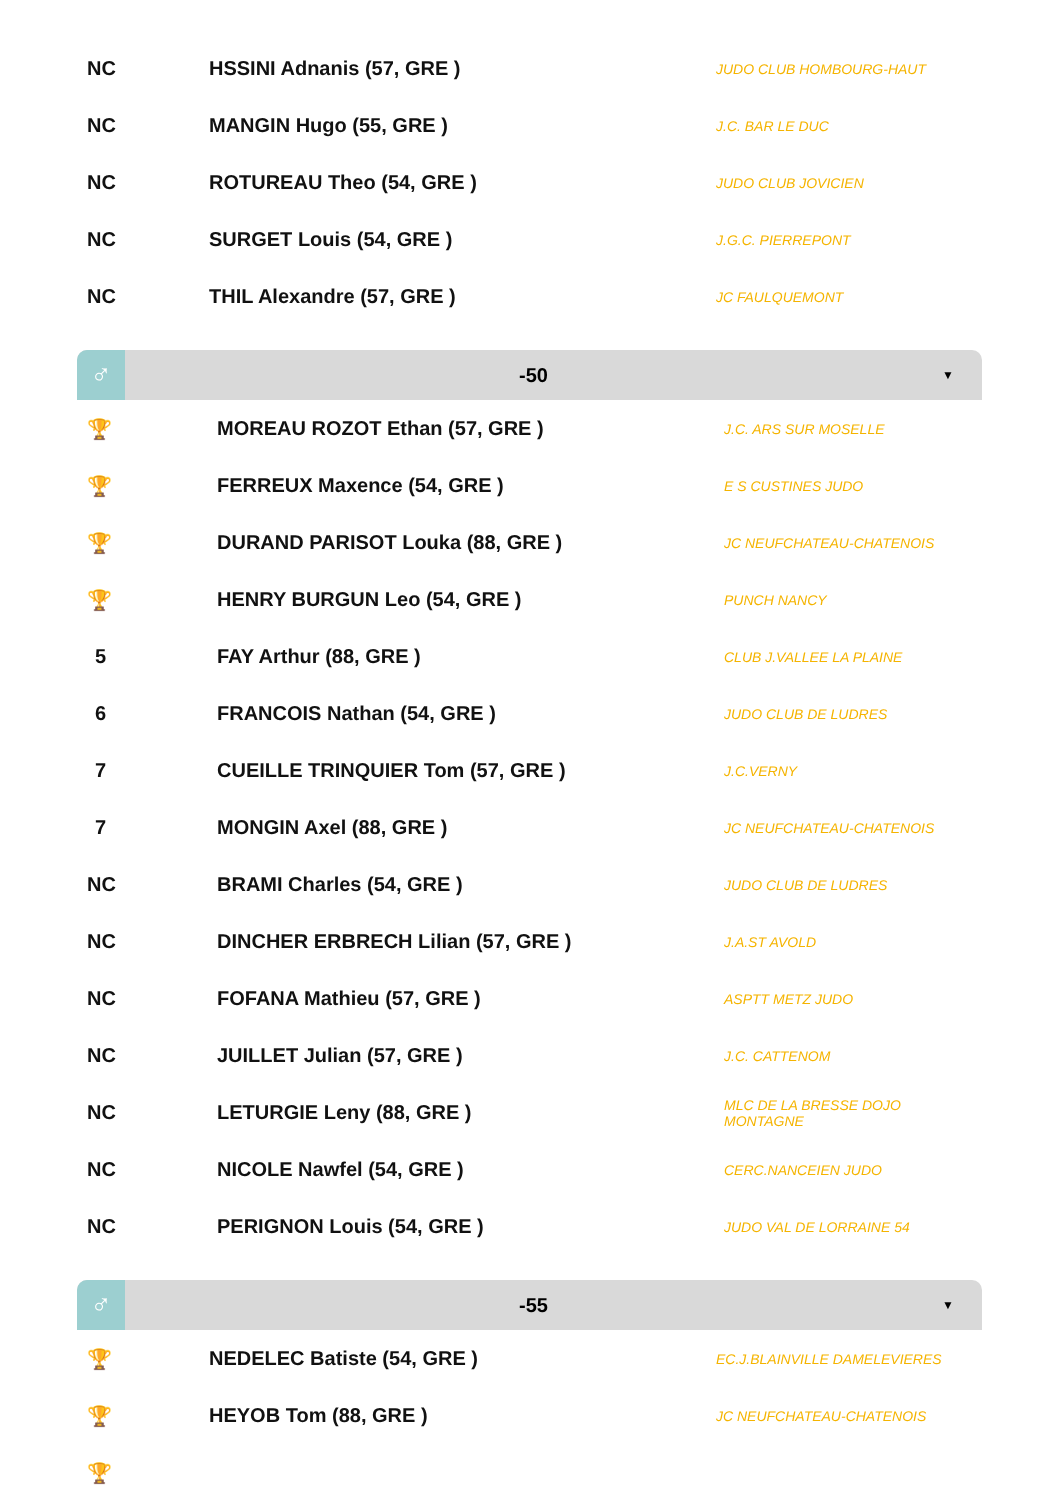| NC | HSSINI Adnanis (57, GRE ) | JUDO CLUB HOMBOURG-HAUT |
| NC | MANGIN Hugo (55, GRE ) | J.C. BAR LE DUC |
| NC | ROTUREAU Theo (54, GRE ) | JUDO CLUB JOVICIEN |
| NC | SURGET Louis (54, GRE ) | J.G.C. PIERREPONT |
| NC | THIL Alexandre (57, GRE ) | JC FAULQUEMONT |
♂
-50
▼
| 🏆 | MOREAU ROZOT Ethan (57, GRE ) | J.C. ARS SUR MOSELLE |
| 🏆 | FERREUX Maxence (54, GRE ) | E S CUSTINES JUDO |
| 🏆 | DURAND PARISOT Louka (88, GRE ) | JC NEUFCHATEAU-CHATENOIS |
| 🏆 | HENRY BURGUN Leo (54, GRE ) | PUNCH NANCY |
| 5 | FAY Arthur (88, GRE ) | CLUB J.VALLEE LA PLAINE |
| 6 | FRANCOIS Nathan (54, GRE ) | JUDO CLUB DE LUDRES |
| 7 | CUEILLE TRINQUIER Tom (57, GRE ) | J.C.VERNY |
| 7 | MONGIN Axel (88, GRE ) | JC NEUFCHATEAU-CHATENOIS |
| NC | BRAMI Charles (54, GRE ) | JUDO CLUB DE LUDRES |
| NC | DINCHER ERBRECH Lilian (57, GRE ) | J.A.ST AVOLD |
| NC | FOFANA Mathieu (57, GRE ) | ASPTT METZ JUDO |
| NC | JUILLET Julian (57, GRE ) | J.C. CATTENOM |
| NC | LETURGIE Leny (88, GRE ) | MLC DE LA BRESSE DOJO MONTAGNE |
| NC | NICOLE Nawfel (54, GRE ) | CERC.NANCEIEN JUDO |
| NC | PERIGNON Louis (54, GRE ) | JUDO VAL DE LORRAINE 54 |
♂
-55
▼
| 🏆 | NEDELEC Batiste (54, GRE ) | EC.J.BLAINVILLE DAMELEVIERES |
| 🏆 | HEYOB Tom (88, GRE ) | JC NEUFCHATEAU-CHATENOIS |
| 🏆 | | |